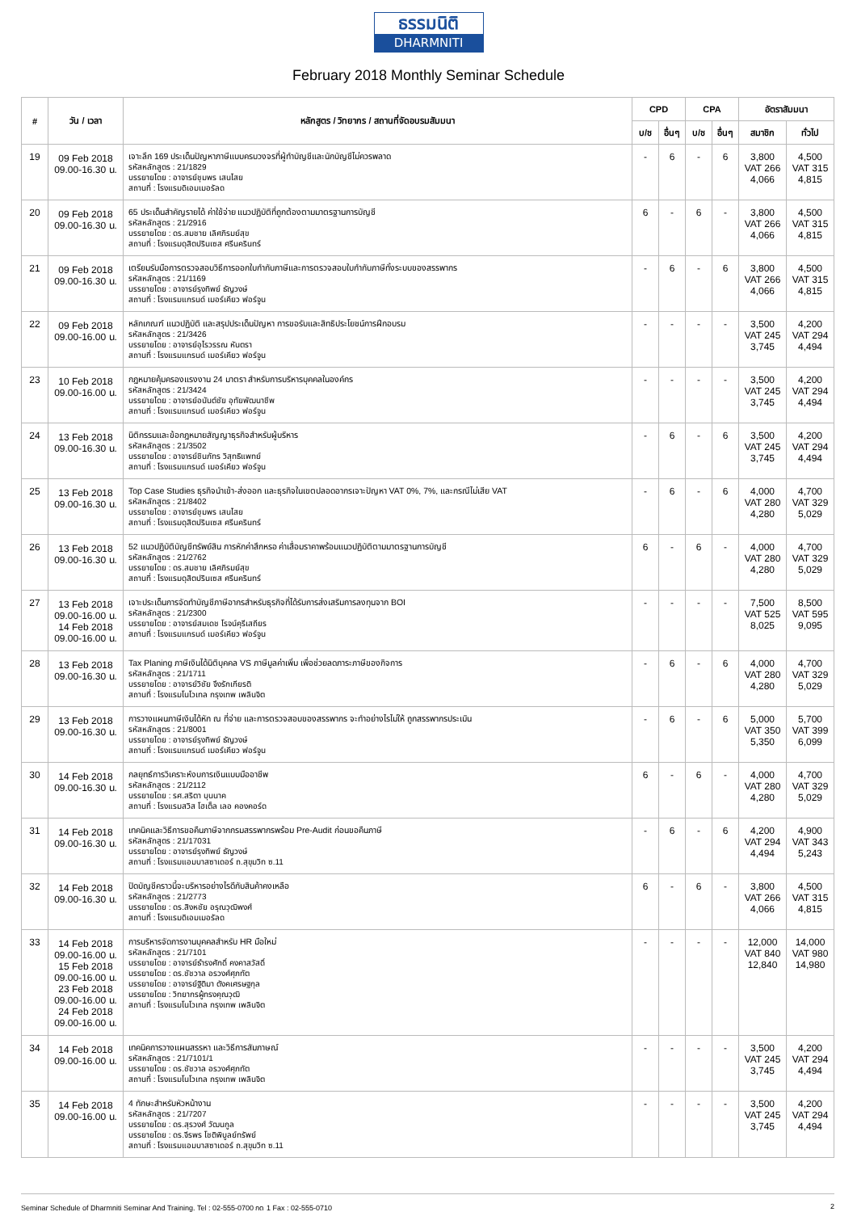ธรรมนิติ
DHARMNITI
February 2018 Monthly Seminar Schedule
| # | วัน / เวลา | หลักสูตร / วิทยากร / สถานที่จัดอบรมสัมมนา | CPD | | CPA | | อัตราสัมมนา | |
| --- | --- | --- | --- | --- | --- | --- | --- | --- |
| | | | บ/ช | อื่นๆ | บ/ช | อื่นๆ | สมาชิก | ทั่วไป |
| 19 | 09 Feb 2018 09.00-16.30 น. | เจาะลึก 169 ประเด็นปัญหาภาษีแบบครบวงจรที่ผู้ทำบัญชีและนักบัญชีไม่ควรพลาด รหัสหลักสูตร : 21/1829 บรรยายโดย : อาจารย์ชุมพร เสนไสย สถานที่ : โรงแรมดิเอมเมอรัลด | - | 6 | - | 6 | 3,800 VAT 266 4,066 | 4,500 VAT 315 4,815 |
| 20 | 09 Feb 2018 09.00-16.30 น. | 65 ประเด็นสำคัญรายได้ ค่าใช้จ่าย แนวปฏิบัติที่ถูกต้องตามมาตรฐานการบัญชี รหัสหลักสูตร : 21/2916 บรรยายโดย : ดร.สมชาย เลิศภิรมย์สุข สถานที่ : โรงแรมดุสิตปรินเซส ศรีนครินทร์ | 6 | - | 6 | - | 3,800 VAT 266 4,066 | 4,500 VAT 315 4,815 |
| 21 | 09 Feb 2018 09.00-16.30 น. | เตรียมรับมือการตรวจสอบวิธีการออกใบกำกับภาษีและการตรวจสอบใบกำกับภาษีทั้งระบบของสรรพากร รหัสหลักสูตร : 21/1169 บรรยายโดย : อาจารย์รุงทิพย์ ธัญวงษ์ สถานที่ : โรงแรมแกรนด์ เมอร์เคียว ฟอร์จูน | - | 6 | - | 6 | 3,800 VAT 266 4,066 | 4,500 VAT 315 4,815 |
| 22 | 09 Feb 2018 09.00-16.00 น. | หลักเกณฑ์ แนวปฏิบัติ และสรุปประเด็นปัญหา การขอรับและสิทธิประโยชน์การฝึกอบรม รหัสหลักสูตร : 21/3426 บรรยายโดย : อาจารย์อุไรวรรณ หันตรา สถานที่ : โรงแรมแกรนด์ เมอร์เคียว ฟอร์จูน | - | - | - | - | 3,500 VAT 245 3,745 | 4,200 VAT 294 4,494 |
| 23 | 10 Feb 2018 09.00-16.00 น. | กฎหมายคุ้มครองแรงงาน 24 มาตรา สำหรับการบริหารบุคคลในองค์กร รหัสหลักสูตร : 21/3424 บรรยายโดย : อาจารย์อนันต์ชัย อุทัยพัฒนาชีพ สถานที่ : โรงแรมแกรนด์ เมอร์เคียว ฟอร์จูน | - | - | - | - | 3,500 VAT 245 3,745 | 4,200 VAT 294 4,494 |
| 24 | 13 Feb 2018 09.00-16.30 น. | นิติกรรมและข้อกฎหมายสัญญาธุรกิจสำหรับผู้บริหาร รหัสหลักสูตร : 21/3502 บรรยายโดย : อาจารย์ชินภัทร วิสุทธิแพทย์ สถานที่ : โรงแรมแกรนด์ เมอร์เคียว ฟอร์จูน | - | 6 | - | 6 | 3,500 VAT 245 3,745 | 4,200 VAT 294 4,494 |
| 25 | 13 Feb 2018 09.00-16.30 น. | Top Case Studies ธุรกิจนำเข้า-ส่งออก และธุรกิจในเขตปลอดอากรเจาะปัญหา VAT 0%, 7%, และกรณีไม่เสีย VAT รหัสหลักสูตร : 21/8402 บรรยายโดย : อาจารย์ชุมพร เสนไสย สถานที่ : โรงแรมดุสิตปรินเซส ศรีนครินทร์ | - | 6 | - | 6 | 4,000 VAT 280 4,280 | 4,700 VAT 329 5,029 |
| 26 | 13 Feb 2018 09.00-16.30 น. | 52 แนวปฏิบัติบัญชีทรัพย์สิน การหักค่าสึกหรอ ค่าเสื่อมราคาพร้อมแนวปฏิบัติตามมาตรฐานการบัญชี รหัสหลักสูตร : 21/2762 บรรยายโดย : ดร.สมชาย เลิศภิรมย์สุข สถานที่ : โรงแรมดุสิตปรินเซส ศรีนครินทร์ | 6 | - | 6 | - | 4,000 VAT 280 4,280 | 4,700 VAT 329 5,029 |
| 27 | 13 Feb 2018 09.00-16.00 น. 14 Feb 2018 09.00-16.00 น. | เจาะประเด็นการจัดทำบัญชีภาษีอากรสำหรับธุรกิจที่ได้รับการส่งเสริมการลงทุนจาก BOI รหัสหลักสูตร : 21/2300 บรรยายโดย : อาจารย์สมเดช โรจน์คุรีเสถียร สถานที่ : โรงแรมแกรนด์ เมอร์เคียว ฟอร์จูน | - | - | - | - | 7,500 VAT 525 8,025 | 8,500 VAT 595 9,095 |
| 28 | 13 Feb 2018 09.00-16.30 น. | Tax Planing ภาษีเงินได้นิติบุคคล VS ภาษีมูลค่าเพิ่ม เพื่อช่วยลดภาระภาษีของกิจการ รหัสหลักสูตร : 21/1711 บรรยายโดย : อาจารย์วิชัย จึงรักเกียรติ สถานที่ : โรงแรมโนโวเทล กรุงเทพ เพลินจิต | - | 6 | - | 6 | 4,000 VAT 280 4,280 | 4,700 VAT 329 5,029 |
| 29 | 13 Feb 2018 09.00-16.30 น. | การวางแผนภาษีเงินได้หัก ณ ที่จ่าย และการตรวจสอบของสรรพากร จะทำอย่างไรไม่ให้ ถูกสรรพากรประเมิน รหัสหลักสูตร : 21/8001 บรรยายโดย : อาจารย์รุงทิพย์ ธัญวงษ์ สถานที่ : โรงแรมแกรนด์ เมอร์เคียว ฟอร์จูน | - | 6 | - | 6 | 5,000 VAT 350 5,350 | 5,700 VAT 399 6,099 |
| 30 | 14 Feb 2018 09.00-16.30 น. | กลยุทธ์การวิเคราะห์งบการเงินแบบมืออาชีพ รหัสหลักสูตร : 21/2112 บรรยายโดย : รศ.สริตา บุนนาค สถานที่ : โรงแรมสวิส โฮเต็ล เลอ คองคอร์ด | 6 | - | 6 | - | 4,000 VAT 280 4,280 | 4,700 VAT 329 5,029 |
| 31 | 14 Feb 2018 09.00-16.30 น. | เทคนิคและวิธีการขอคืนภาษีจากกรมสรรพากรพร้อม Pre-Audit ก่อนขอคืนภาษี รหัสหลักสูตร : 21/17031 บรรยายโดย : อาจารย์รุงทิพย์ ธัญวงษ์ สถานที่ : โรงแรมแอมบาสซาเดอร์ ถ.สุขุมวิท ซ.11 | - | 6 | - | 6 | 4,200 VAT 294 4,494 | 4,900 VAT 343 5,243 |
| 32 | 14 Feb 2018 09.00-16.30 น. | ปิดบัญชีคราวนี้จะบริหารอย่างไรดีกับสินค้าคงเหลือ รหัสหลักสูตร : 21/2773 บรรยายโดย : ดร.สิงหชัย อรุณวุฒิพงศ์ สถานที่ : โรงแรมดิเอมเมอรัลด | 6 | - | 6 | - | 3,800 VAT 266 4,066 | 4,500 VAT 315 4,815 |
| 33 | 14 Feb 2018 09.00-16.00 น. 15 Feb 2018 09.00-16.00 น. 23 Feb 2018 09.00-16.00 น. 24 Feb 2018 09.00-16.00 น. | การบริหารจัดการงานบุคคลสำหรับ HR มือใหม่ รหัสหลักสูตร : 21/7101 บรรยายโดย : อาจารย์ธำรงศักดิ์ คงคาสวัสดิ์ บรรยายโดย : ดร.ชัชวาล อรวงศ์ศุภทัต บรรยายโดย : อาจารย์ฐิติมา ตังคเศรษฐกุล บรรยายโดย : วิทยากรผู้ทรงคุณวุฒิ สถานที่ : โรงแรมโนโวเทล กรุงเทพ เพลินจิต | - | - | - | - | 12,000 VAT 840 12,840 | 14,000 VAT 980 14,980 |
| 34 | 14 Feb 2018 09.00-16.00 น. | เทคนิคการวางแผนสรรหา และวิธีการสัมภาษณ์ รหัสหลักสูตร : 21/7101/1 บรรยายโดย : ดร.ชัชวาล อรวงศ์ศุภทัต สถานที่ : โรงแรมโนโวเทล กรุงเทพ เพลินจิต | - | - | - | - | 3,500 VAT 245 3,745 | 4,200 VAT 294 4,494 |
| 35 | 14 Feb 2018 09.00-16.00 น. | 4 ทักษะสำหรับหัวหน้างาน รหัสหลักสูตร : 21/7207 บรรยายโดย : ดร.สุรวงศ์ วัฒนกูล บรรยายโดย : ดร.จีรพร โชติพิบูลย์ทรัพย์ สถานที่ : โรงแรมแอมบาสซาเดอร์ ถ.สุขุมวิท ซ.11 | - | - | - | - | 3,500 VAT 245 3,745 | 4,200 VAT 294 4,494 |
Seminar Schedule of Dharmniti Seminar And Training. Tel : 02-555-0700 กด 1 Fax : 02-555-0710 2